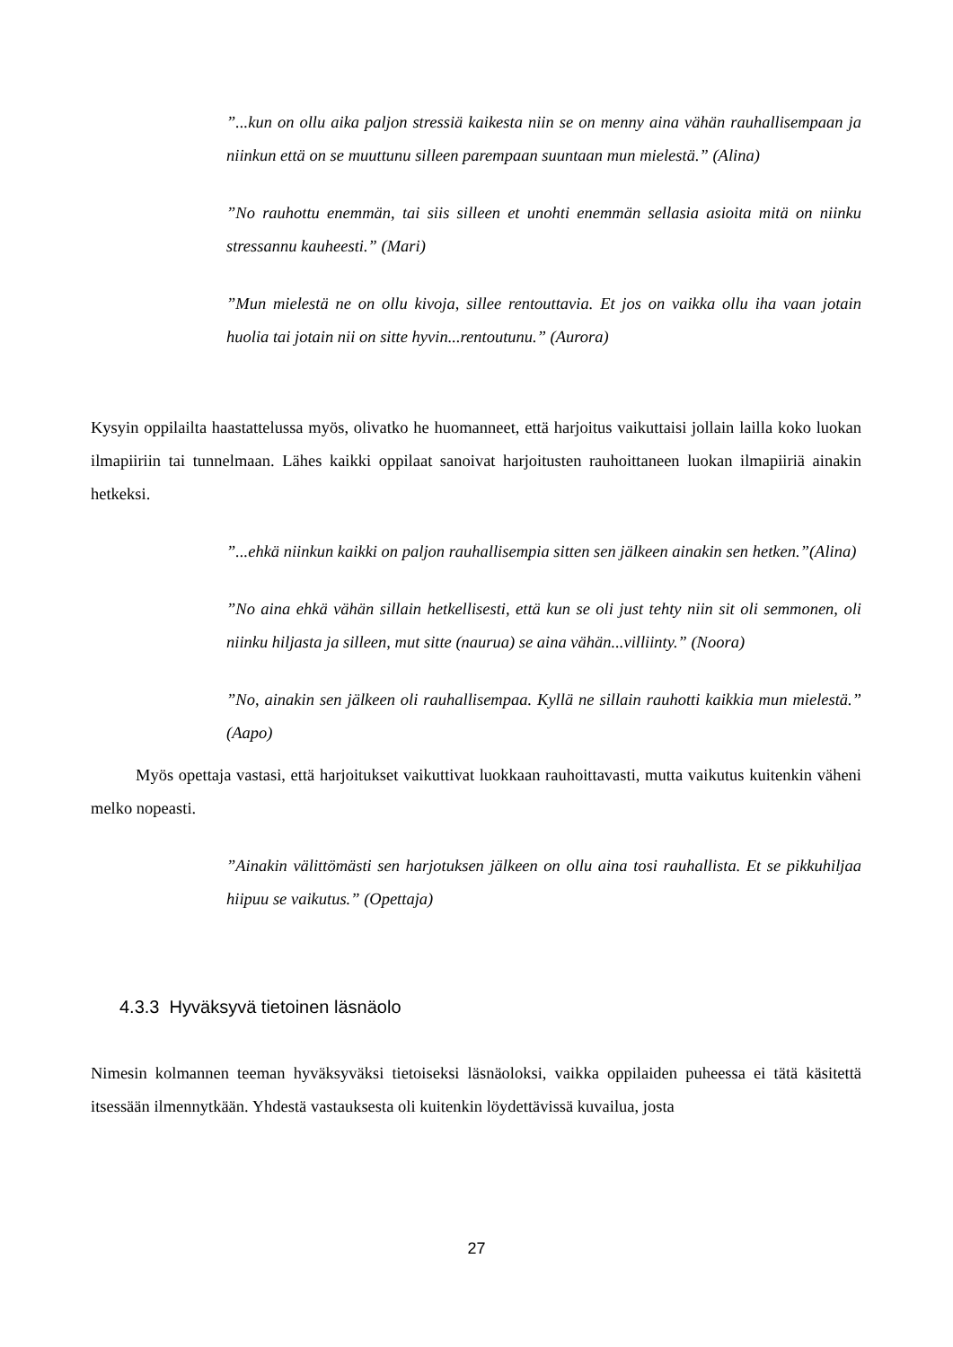”...kun on ollu aika paljon stressiä kaikesta niin se on menny aina vähän rauhallisempaan ja niinkun että on se muuttunu silleen parempaan suuntaan mun mielestä.” (Alina)
”No rauhottu enemmän, tai siis silleen et unohti enemmän sellasia asioita mitä on niinku stressannu kauheesti.” (Mari)
”Mun mielestä ne on ollu kivoja, sillee rentouttavia. Et jos on vaikka ollu iha vaan jotain huolia tai jotain nii on sitte hyvin...rentoutunu.” (Aurora)
Kysyin oppilailta haastattelussa myös, olivatko he huomanneet, että harjoitus vaikuttaisi jollain lailla koko luokan ilmapiiriin tai tunnelmaan. Lähes kaikki oppilaat sanoivat harjoitusten rauhoittaneen luokan ilmapiiriä ainakin hetkeksi.
”...ehkä niinkun kaikki on paljon rauhallisempia sitten sen jälkeen ainakin sen hetken.”(Alina)
”No aina ehkä vähän sillain hetkellisesti, että kun se oli just tehty niin sit oli semmonen, oli niinku hiljasta ja silleen, mut sitte (naurua) se aina vähän...villiinty.” (Noora)
”No, ainakin sen jälkeen oli rauhallisempaa. Kyllä ne sillain rauhotti kaikkia mun mielestä.” (Aapo)
Myös opettaja vastasi, että harjoitukset vaikuttivat luokkaan rauhoittavasti, mutta vaikutus kuitenkin väheni melko nopeasti.
”Ainakin välittömästi sen harjotuksen jälkeen on ollu aina tosi rauhallista. Et se pikkuhiljaa hiipuu se vaikutus.” (Opettaja)
4.3.3 Hyväksyvä tietoinen läsnäolo
Nimesin kolmannen teeman hyväksyväksi tietoiseksi läsnäoloksi, vaikka oppilaiden puheessa ei tätä käsitettä itsessään ilmennytkään. Yhdestä vastauksesta oli kuitenkin löydettävissä kuvailua, josta
27